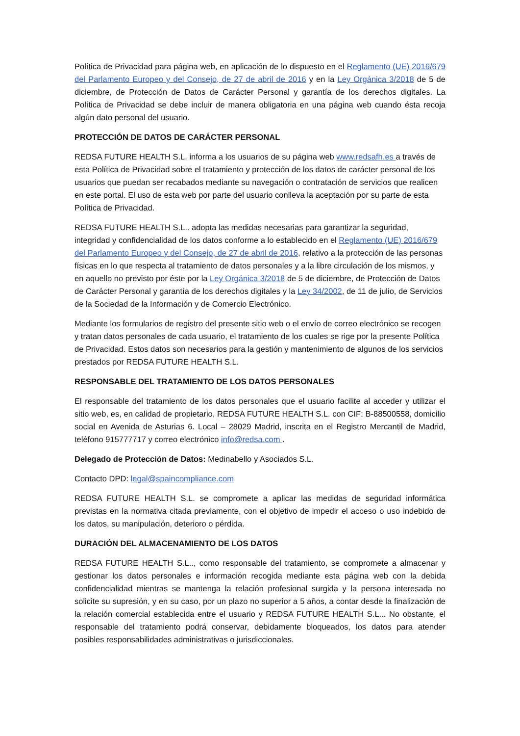Política de Privacidad para página web, en aplicación de lo dispuesto en el Reglamento (UE) 2016/679 del Parlamento Europeo y del Consejo, de 27 de abril de 2016 y en la Ley Orgánica 3/2018 de 5 de diciembre, de Protección de Datos de Carácter Personal y garantía de los derechos digitales. La Política de Privacidad se debe incluir de manera obligatoria en una página web cuando ésta recoja algún dato personal del usuario.
PROTECCIÓN DE DATOS DE CARÁCTER PERSONAL
REDSA FUTURE HEALTH S.L. informa a los usuarios de su página web www.redsafh.es a través de esta Política de Privacidad sobre el tratamiento y protección de los datos de carácter personal de los usuarios que puedan ser recabados mediante su navegación o contratación de servicios que realicen en este portal. El uso de esta web por parte del usuario conlleva la aceptación por su parte de esta Política de Privacidad.
REDSA FUTURE HEALTH S.L.. adopta las medidas necesarias para garantizar la seguridad, integridad y confidencialidad de los datos conforme a lo establecido en el Reglamento (UE) 2016/679 del Parlamento Europeo y del Consejo, de 27 de abril de 2016, relativo a la protección de las personas físicas en lo que respecta al tratamiento de datos personales y a la libre circulación de los mismos, y en aquello no previsto por éste por la Ley Orgánica 3/2018 de 5 de diciembre, de Protección de Datos de Carácter Personal y garantía de los derechos digitales y la Ley 34/2002, de 11 de julio, de Servicios de la Sociedad de la Información y de Comercio Electrónico.
Mediante los formularios de registro del presente sitio web o el envío de correo electrónico se recogen y tratan datos personales de cada usuario, el tratamiento de los cuales se rige por la presente Política de Privacidad. Estos datos son necesarios para la gestión y mantenimiento de algunos de los servicios prestados por REDSA FUTURE HEALTH S.L.
RESPONSABLE DEL TRATAMIENTO DE LOS DATOS PERSONALES
El responsable del tratamiento de los datos personales que el usuario facilite al acceder y utilizar el sitio web, es, en calidad de propietario, REDSA FUTURE HEALTH S.L. con CIF: B-88500558, domicilio social en Avenida de Asturias 6. Local – 28029 Madrid, inscrita en el Registro Mercantil de Madrid, teléfono 915777717 y correo electrónico info@redsa.com .
Delegado de Protección de Datos: Medinabello y Asociados S.L.
Contacto DPD: legal@spaincompliance.com
REDSA FUTURE HEALTH S.L. se compromete a aplicar las medidas de seguridad informática previstas en la normativa citada previamente, con el objetivo de impedir el acceso o uso indebido de los datos, su manipulación, deterioro o pérdida.
DURACIÓN DEL ALMACENAMIENTO DE LOS DATOS
REDSA FUTURE HEALTH S.L.., como responsable del tratamiento, se compromete a almacenar y gestionar los datos personales e información recogida mediante esta página web con la debida confidencialidad mientras se mantenga la relación profesional surgida y la persona interesada no solicite su supresión, y en su caso, por un plazo no superior a 5 años, a contar desde la finalización de la relación comercial establecida entre el usuario y REDSA FUTURE HEALTH S.L... No obstante, el responsable del tratamiento podrá conservar, debidamente bloqueados, los datos para atender posibles responsabilidades administrativas o jurisdiccionales.